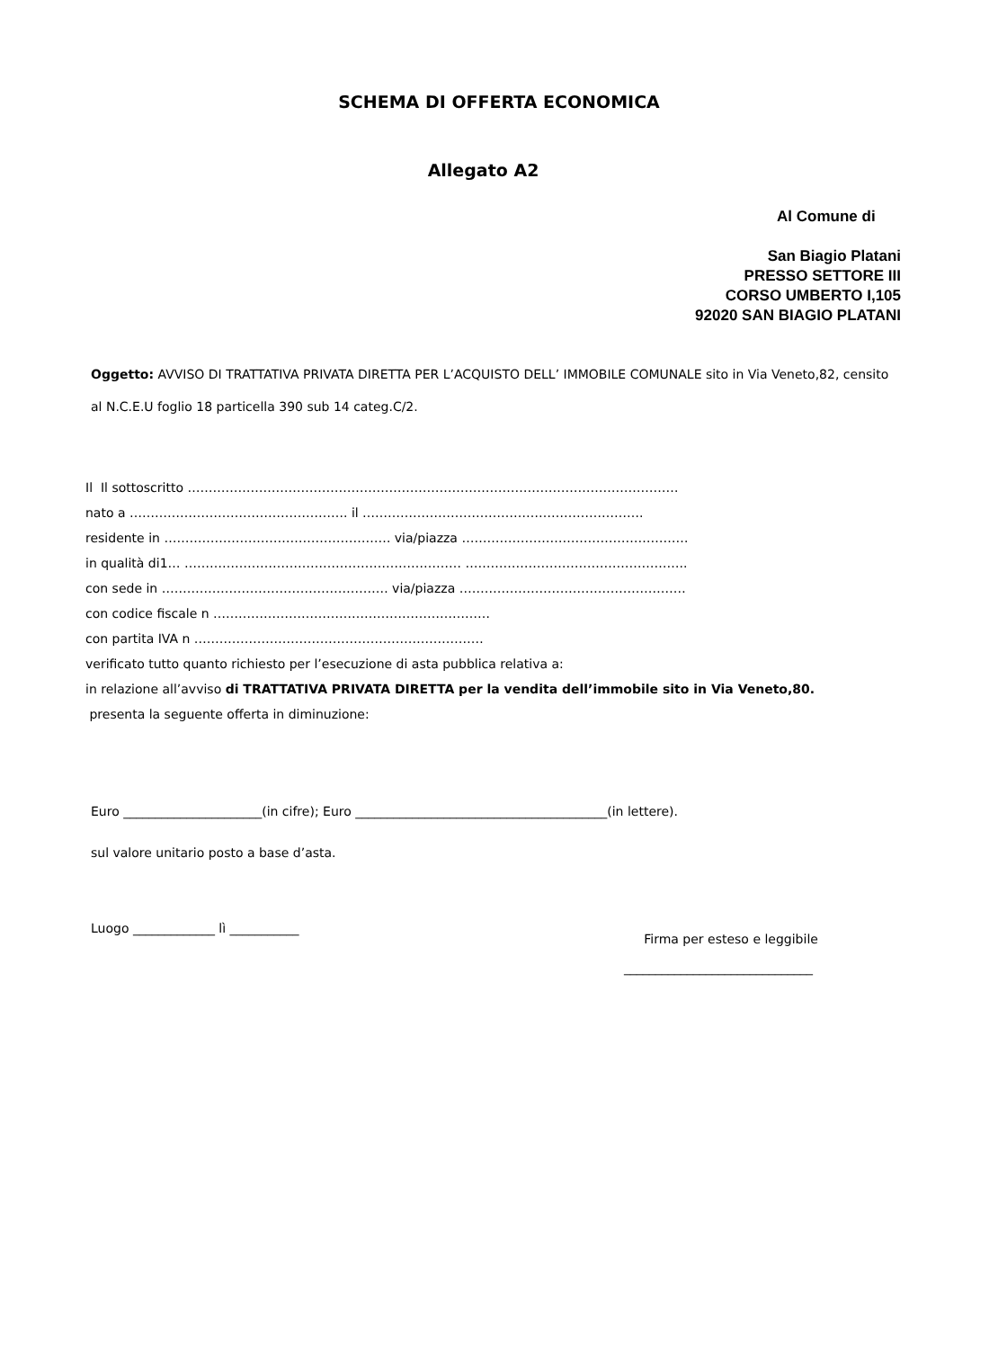SCHEMA DI OFFERTA ECONOMICA
Allegato A2
Al Comune di
San Biagio Platani
PRESSO SETTORE III
CORSO UMBERTO I,105
92020 SAN BIAGIO PLATANI
Oggetto: AVVISO DI TRATTATIVA PRIVATA DIRETTA PER L’ACQUISTO DELL’ IMMOBILE COMUNALE sito in Via Veneto,82, censito al N.C.E.U foglio 18 particella 390 sub 14 categ.C/2.
Il Il sottoscritto ………………………………………………………………………………………………………
nato a ……………………………………………. il ………………………………………………………….
residente in ……………………………………………… via/piazza ………………………………………………
in qualità di1… ………………………………………………………… ……………………………………………..
con sede in ……………………………………………… via/piazza ………………………………………………
con codice fiscale n …………………………………………………………
con partita IVA n ……………………………………………………………
verificato tutto quanto richiesto per l’esecuzione di asta pubblica relativa a:
in relazione all’avviso di TRATTATIVA PRIVATA DIRETTA per la vendita dell’immobile sito in Via Veneto,80.
presenta la seguente offerta in diminuzione:
Euro ______________________(in cifre); Euro ________________________________________(in lettere).
sul valore unitario posto a base d’asta.
Luogo _____________ lì ___________
Firma per esteso e leggibile
______________________________